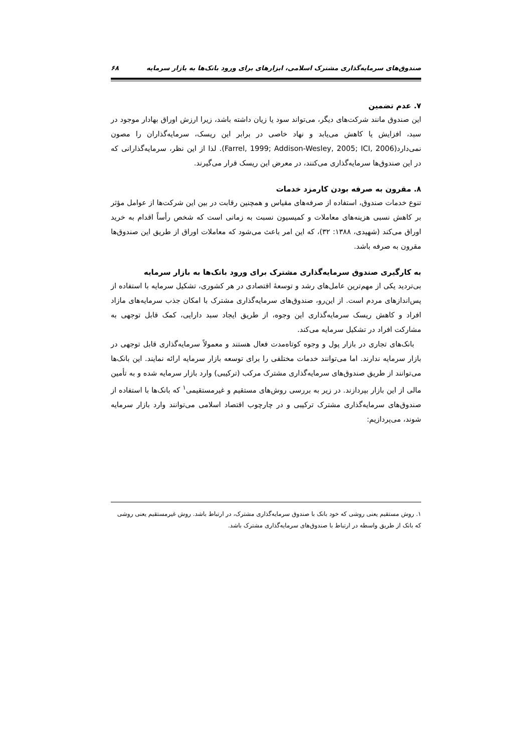صندوق‌های سرمایه‌گذاری مشترک اسلامی، ابزارهای برای ورود بانک‌ها به بازار سرمایه ۶۸
۷. عدم تضمین
این صندوق مانند شرکت‌های دیگر، می‌تواند سود یا زیان داشته باشد، زیرا ارزش اوراق بهادار موجود در سبد، افزایش یا کاهش می‌یابد و نهاد خاصی در برابر این ریسک، سرمایه‌گذاران را مصون نمی‌دارد(Farrel, 1999; Addison-Wesley, 2005; ICI, 2006). لذا از این نظر، سرمایه‌گذارانی که در این صندوق‌ها سرمایه‌گذاری می‌کنند، در معرض این ریسک قرار می‌گیرند.
۸. مقرون به صرفه بودن کارمزد خدمات
تنوع خدمات صندوق، استفاده از صرفه‌های مقیاس و همچنین رقابت در بین این شرکت‌ها از عوامل مؤثر بر کاهش نسبی هزینه‌های معاملات و کمیسیون نسبت به زمانی است که شخص رأساً اقدام به خرید اوراق می‌کند (شهیدی، ۱۳۸۸: ۳۲)، که این امر باعث می‌شود که معاملات اوراق از طریق این صندوق‌ها مقرون به صرفه باشد.
به کارگیری صندوق سرمایه‌گذاری مشترک برای ورود بانک‌ها به بازار سرمایه
بی‌تردید یکی از مهم‌ترین عامل‌های رشد و توسعهٔ اقتصادی در هر کشوری، تشکیل سرمایه با استفاده از پس‌اندازهای مردم است. از این‌رو، صندوق‌های سرمایه‌گذاری مشترک با امکان جذب سرمایه‌های مازاد افراد و کاهش ریسک سرمایه‌گذاری این وجوه، از طریق ایجاد سبد دارایی، کمک قابل توجهی به مشارکت افراد در تشکیل سرمایه می‌کند.
بانک‌های تجاری در بازار پول و وجوه کوتاه‌مدت فعال هستند و معمولاً سرمایه‌گذاری قابل توجهی در بازار سرمایه ندارند. اما می‌توانند خدمات مختلفی را برای توسعه بازار سرمایه ارائه نمایند. این بانک‌ها می‌توانند از طریق صندوق‌های سرمایه‌گذاری مشترک مرکب (ترکیبی) وارد بازار سرمایه شده و به تأمین مالی از این بازار بپردازند. در زیر به بررسی روش‌های مستقیم و غیرمستقیمی<sup>۱</sup> که بانک‌ها با استفاده از صندوق‌های سرمایه‌گذاری مشترک ترکیبی و در چارچوب اقتصاد اسلامی می‌توانند وارد بازار سرمایه شوند، می‌پردازیم:
۱. روش مستقیم یعنی روشی که خود بانک با صندوق سرمایه‌گذاری مشترک، در ارتباط باشد. روش غیرمستقیم یعنی روشی که بانک از طریق واسطه در ارتباط با صندوق‌های سرمایه‌گذاری مشترک باشد.